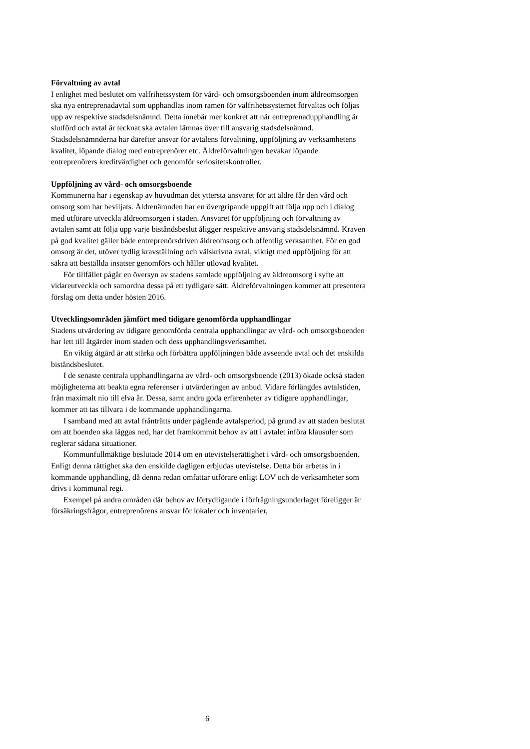Förvaltning av avtal
I enlighet med beslutet om valfrihetssystem för vård- och omsorgsboenden inom äldreomsorgen ska nya entreprenadavtal som upphandlas inom ramen för valfrihetssystemet förvaltas och följas upp av respektive stadsdelsnämnd. Detta innebär mer konkret att när entreprenadupphandling är slutförd och avtal är tecknat ska avtalen lämnas över till ansvarig stadsdelsnämnd. Stadsdelsnämnderna har därefter ansvar för avtalens förvaltning, uppföljning av verksamhetens kvalitet, löpande dialog med entreprenörer etc. Äldreförvaltningen bevakar löpande entreprenörers kreditvärdighet och genomför seriositetskontroller.
Uppföljning av vård- och omsorgsboende
Kommunerna har i egenskap av huvudman det yttersta ansvaret för att äldre får den vård och omsorg som har beviljats. Äldrenämnden har en övergripande uppgift att följa upp och i dialog med utförare utveckla äldreomsorgen i staden. Ansvaret för uppföljning och förvaltning av avtalen samt att följa upp varje biståndsbeslut åligger respektive ansvarig stadsdelsnämnd. Kraven på god kvalitet gäller både entreprenörsdriven äldreomsorg och offentlig verksamhet. För en god omsorg är det, utöver tydlig kravställning och välskrivna avtal, viktigt med uppföljning för att säkra att beställda insatser genomförs och håller utlovad kvalitet.
För tillfället pågår en översyn av stadens samlade uppföljning av äldreomsorg i syfte att vidareutveckla och samordna dessa på ett tydligare sätt. Äldreförvaltningen kommer att presentera förslag om detta under hösten 2016.
Utvecklingsområden jämfört med tidigare genomförda upphandlingar
Stadens utvärdering av tidigare genomförda centrala upphandlingar av vård- och omsorgsboenden har lett till åtgärder inom staden och dess upphandlingsverksamhet.
En viktig åtgärd är att stärka och förbättra uppföljningen både avseende avtal och det enskilda biståndsbeslutet.
I de senaste centrala upphandlingarna av vård- och omsorgsboende (2013) ökade också staden möjligheterna att beakta egna referenser i utvärderingen av anbud. Vidare förlängdes avtalstiden, från maximalt nio till elva år. Dessa, samt andra goda erfarenheter av tidigare upphandlingar, kommer att tas tillvara i de kommande upphandlingarna.
I samband med att avtal frånträtts under pågående avtalsperiod, på grund av att staden beslutat om att boenden ska läggas ned, har det framkommit behov av att i avtalet införa klausuler som reglerar sådana situationer.
Kommunfullmäktige beslutade 2014 om en utevistelserättighet i vård- och omsorgsboenden. Enligt denna rättighet ska den enskilde dagligen erbjudas utevistelse. Detta bör arbetas in i kommande upphandling, då denna redan omfattar utförare enligt LOV och de verksamheter som drivs i kommunal regi.
Exempel på andra områden där behov av förtydligande i förfrågningsunderlaget föreligger är försäkringsfrågor, entreprenörens ansvar för lokaler och inventarier,
6